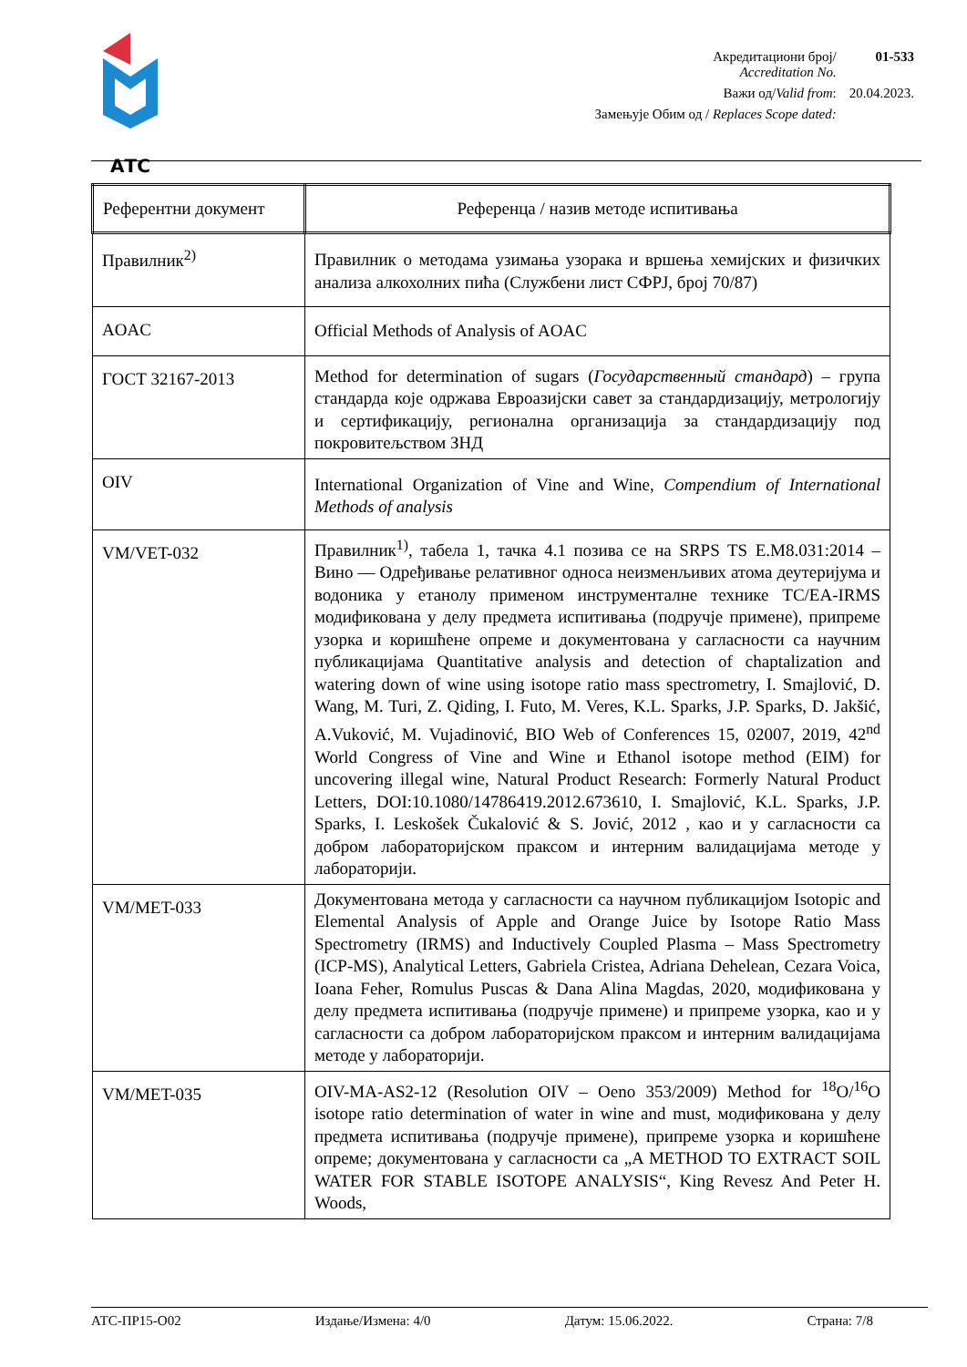АТС
| Акредитациони број/ Accreditation No. | 01-533 |
| Важи од/ Valid from : | 20.04.2023. |
| Замењује Обим од / Replaces Scope dated: | |
| Референтни документ | Референца / назив методе испитивања |
| --- | --- |
| Правилник<sup>2)</sup> | Правилник о методама узимања узорака и вршења хемијских и физичких анализа алкохолних пића (Службени лист СФРЈ, број 70/87) |
| AOAC | Official Methods of Analysis of AOAC |
| ГОСТ 32167-2013 | Method for determination of sugars ( Государственный стандард ) – група стандарда које одржава Евроазијски савет за стандардизацију, метрологију и сертификацију, регионална организација за стандардизацију под покровитељством ЗНД |
| OIV | International Organization of Vine and Wine, Compendium of International Methods of analysis |
| VM/VET-032 | Правилник<sup>1)</sup>, табела 1, тачка 4.1 позива се на SRPS TS E.M8.031:2014 – Вино — Одређивање релативног односа неизменљивих атома деутеријума и водоника у етанолу применом инструменталне технике TC/EA-IRMS модификована у делу предмета испитивања (подручје примене), припреме узорка и коришћене опреме и документована у сагласности са научним публикацијама Quantitative analysis and detection of chaptalization and watering down of wine using isotope ratio mass spectrometry, I. Smajlović, D. Wang, M. Turi, Z. Qiding, I. Futo, M. Veres, K.L. Sparks, J.P. Sparks, D. Jakšić, A.Vuković, M. Vujadinović, BIO Web of Conferences 15, 02007, 2019, 42<sup>nd</sup> World Congress of Vine and Wine и Ethanol isotope method (EIM) for uncovering illegal wine, Natural Product Research: Formerly Natural Product Letters, DOI:10.1080/14786419.2012.673610, I. Smajlović, K.L. Sparks, J.P. Sparks, I. Leskošek Čukalović & S. Jović, 2012 , као и у сагласности са добром лабораторијском праксом и интерним валидацијама методе у лабораторији. |
| VM/MET-033 | Документована метода у сагласности са научном публикацијом Isotopic and Elemental Analysis of Apple and Orange Juice by Isotope Ratio Mass Spectrometry (IRMS) and Inductively Coupled Plasma – Mass Spectrometry (ICP-MS), Analytical Letters, Gabriela Cristea, Adriana Dehelean, Cezara Voica, Ioana Feher, Romulus Puscas & Dana Alina Magdas, 2020, модификована у делу предмета испитивања (подручје примене) и припреме узорка, као и у сагласности са добром лабораторијском праксом и интерним валидацијама методе у лабораторији. |
| VM/MET-035 | OIV-MA-AS2-12 (Resolution OIV – Oeno 353/2009) Method for <sup>18</sup>O/<sup>16</sup>O isotope ratio determination of water in wine and must, модификована у делу предмета испитивања (подручје примене), припреме узорка и коришћене опреме; документована у сагласности са „A METHOD TO EXTRACT SOIL WATER FOR STABLE ISOTOPE ANALYSIS“, King Revesz And Peter H. Woods, |
АТС-ПР15-О02 Издање/Измена: 4/0 Датум: 15.06.2022. Страна: 7/8